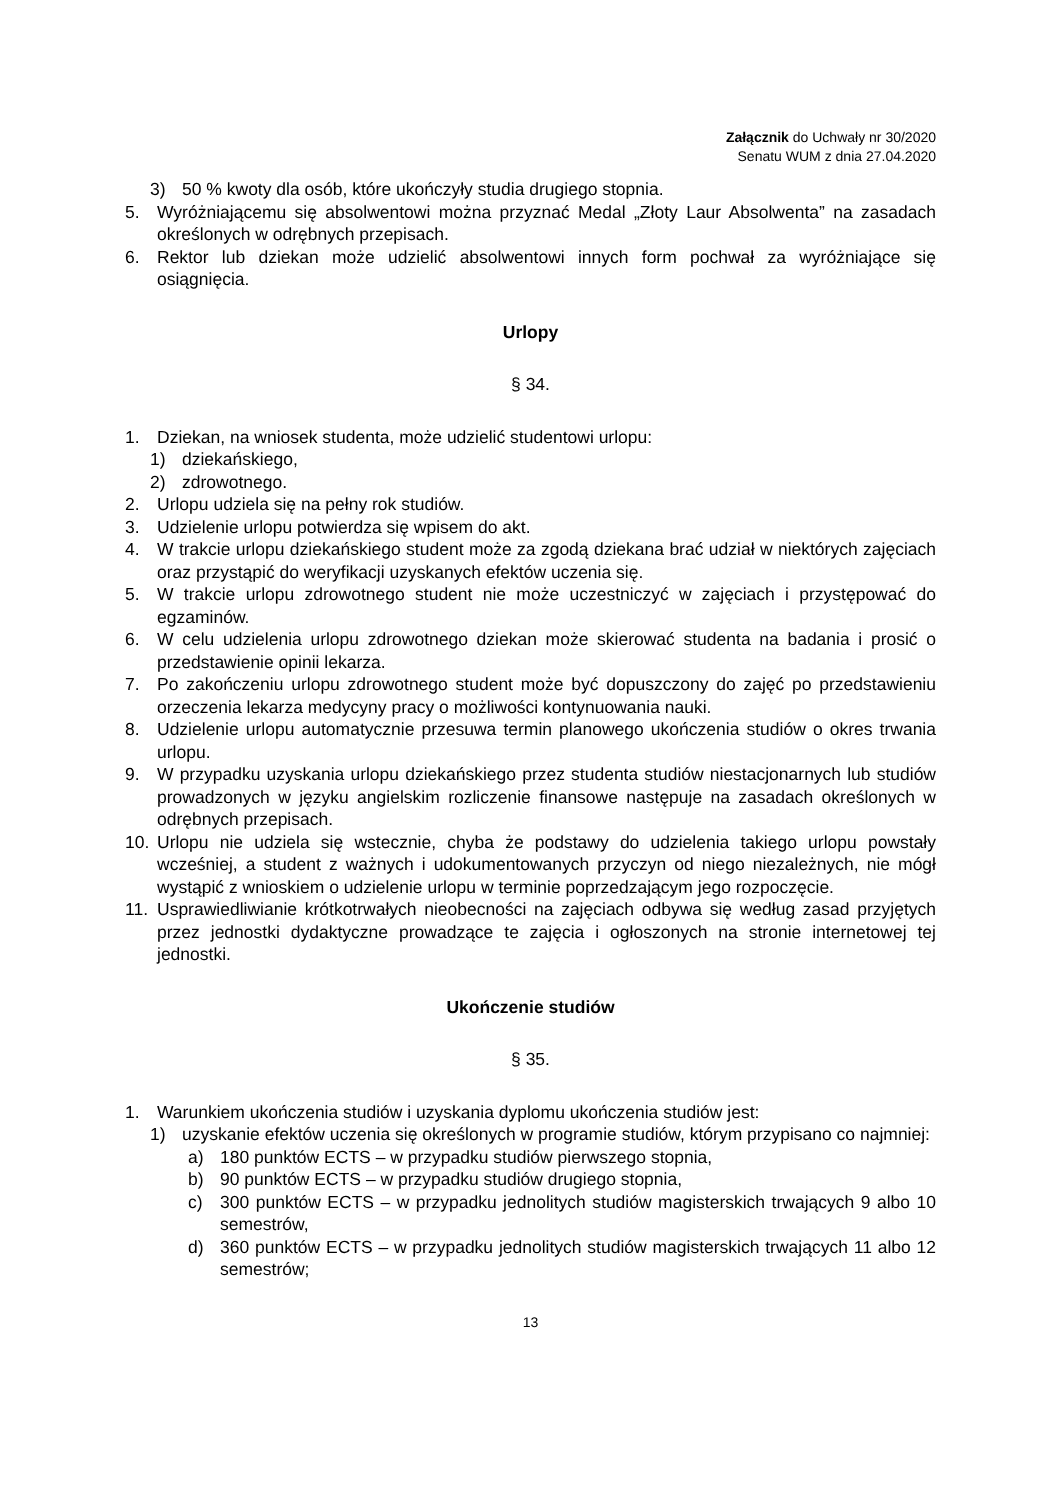Załącznik do Uchwały nr 30/2020
Senatu WUM z dnia 27.04.2020
3) 50 % kwoty dla osób, które ukończyły studia drugiego stopnia.
5. Wyróżniającemu się absolwentowi można przyznać Medal „Złoty Laur Absolwenta” na zasadach określonych w odrębnych przepisach.
6. Rektor lub dziekan może udzielić absolwentowi innych form pochwał za wyróżniające się osiągnięcia.
Urlopy
§ 34.
1. Dziekan, na wniosek studenta, może udzielić studentowi urlopu:
1) dziekańskiego,
2) zdrowotnego.
2. Urlopu udziela się na pełny rok studiów.
3. Udzielenie urlopu potwierdza się wpisem do akt.
4. W trakcie urlopu dziekańskiego student może za zgodą dziekana brać udział w niektórych zajęciach oraz przystąpić do weryfikacji uzyskanych efektów uczenia się.
5. W trakcie urlopu zdrowotnego student nie może uczestniczyć w zajęciach i przystępować do egzaminów.
6. W celu udzielenia urlopu zdrowotnego dziekan może skierować studenta na badania i prosić o przedstawienie opinii lekarza.
7. Po zakończeniu urlopu zdrowotnego student może być dopuszczony do zajęć po przedstawieniu orzeczenia lekarza medycyny pracy o możliwości kontynuowania nauki.
8. Udzielenie urlopu automatycznie przesuwa termin planowego ukończenia studiów o okres trwania urlopu.
9. W przypadku uzyskania urlopu dziekańskiego przez studenta studiów niestacjonarnych lub studiów prowadzonych w języku angielskim rozliczenie finansowe następuje na zasadach określonych w odrębnych przepisach.
10. Urlopu nie udziela się wstecznie, chyba że podstawy do udzielenia takiego urlopu powstały wcześniej, a student z ważnych i udokumentowanych przyczyn od niego niezależnych, nie mógł wystąpić z wnioskiem o udzielenie urlopu w terminie poprzedzającym jego rozpoczęcie.
11. Usprawiedliwianie krótkotrwałych nieobecności na zajęciach odbywa się według zasad przyjętych przez jednostki dydaktyczne prowadzące te zajęcia i ogłoszonych na stronie internetowej tej jednostki.
Ukończenie studiów
§ 35.
1. Warunkiem ukończenia studiów i uzyskania dyplomu ukończenia studiów jest:
1) uzyskanie efektów uczenia się określonych w programie studiów, którym przypisano co najmniej:
a) 180 punktów ECTS – w przypadku studiów pierwszego stopnia,
b) 90 punktów ECTS – w przypadku studiów drugiego stopnia,
c) 300 punktów ECTS – w przypadku jednolitych studiów magisterskich trwających 9 albo 10 semestrów,
d) 360 punktów ECTS – w przypadku jednolitych studiów magisterskich trwających 11 albo 12 semestrów;
13